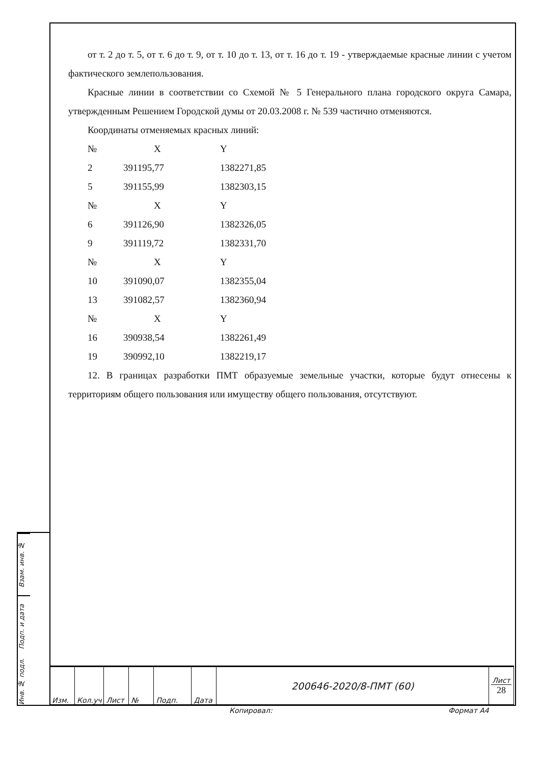от т. 2 до т. 5, от т. 6 до т. 9, от т. 10 до т. 13, от т. 16 до т. 19 - утверждаемые красные линии с учетом фактического землепользования.
Красные линии в соответствии со Схемой № 5 Генерального плана городского округа Самара, утвержденным Решением Городской думы от 20.03.2008 г. № 539 частично отменяются.
Координаты отменяемых красных линий:
| № | X | Y |
| --- | --- | --- |
| 2 | 391195,77 | 1382271,85 |
| 5 | 391155,99 | 1382303,15 |
| № | X | Y |
| 6 | 391126,90 | 1382326,05 |
| 9 | 391119,72 | 1382331,70 |
| № | X | Y |
| 10 | 391090,07 | 1382355,04 |
| 13 | 391082,57 | 1382360,94 |
| № | X | Y |
| 16 | 390938,54 | 1382261,49 |
| 19 | 390992,10 | 1382219,17 |
12. В границах разработки ПМТ образуемые земельные участки, которые будут отнесены к территориям общего пользования или имуществу общего пользования, отсутствуют.
Взам. инв. №
Подп. и дата
Инв. № подл.
| Изм. | Кол.уч | Лист | № | Подп. | Дата | 200646-2020/8-ПМТ (60) | Лист 28 |
Копировал: Формат А4